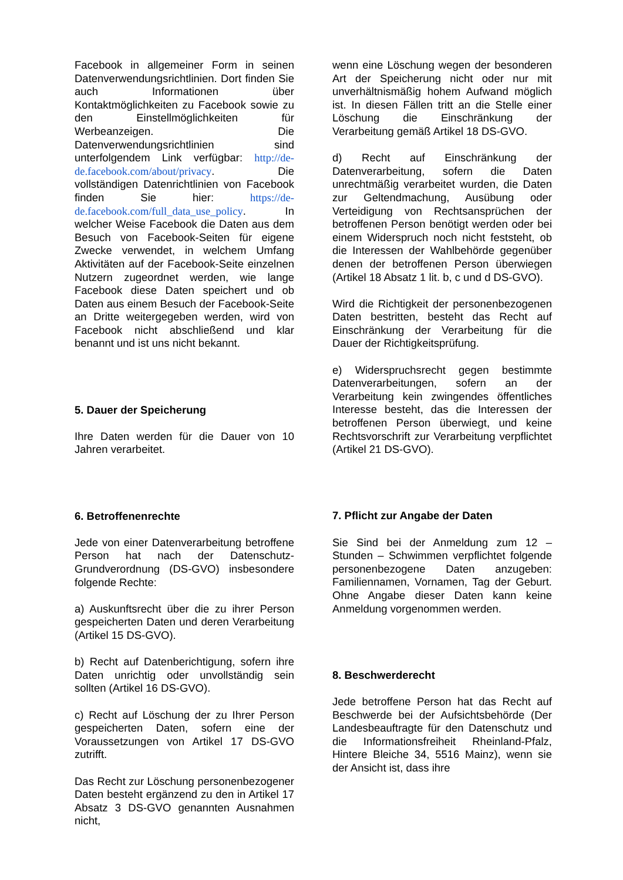Facebook in allgemeiner Form in seinen Datenverwendungsrichtlinien. Dort finden Sie auch Informationen über Kontaktmöglichkeiten zu Facebook sowie zu den Einstellmöglichkeiten für Werbeanzeigen. Die Datenverwendungsrichtlinien sind unterfolgendem Link verfügbar: http://de-de.facebook.com/about/privacy. Die vollständigen Datenrichtlinien von Facebook finden Sie hier: https://de-de.facebook.com/full_data_use_policy. In welcher Weise Facebook die Daten aus dem Besuch von Facebook-Seiten für eigene Zwecke verwendet, in welchem Umfang Aktivitäten auf der Facebook-Seite einzelnen Nutzern zugeordnet werden, wie lange Facebook diese Daten speichert und ob Daten aus einem Besuch der Facebook-Seite an Dritte weitergegeben werden, wird von Facebook nicht abschließend und klar benannt und ist uns nicht bekannt.
5. Dauer der Speicherung
Ihre Daten werden für die Dauer von 10 Jahren verarbeitet.
6. Betroffenenrechte
Jede von einer Datenverarbeitung betroffene Person hat nach der Datenschutz-Grundverordnung (DS-GVO) insbesondere folgende Rechte:
a) Auskunftsrecht über die zu ihrer Person gespeicherten Daten und deren Verarbeitung (Artikel 15 DS-GVO).
b) Recht auf Datenberichtigung, sofern ihre Daten unrichtig oder unvollständig sein sollten (Artikel 16 DS-GVO).
c) Recht auf Löschung der zu Ihrer Person gespeicherten Daten, sofern eine der Voraussetzungen von Artikel 17 DS-GVO zutrifft.
Das Recht zur Löschung personenbezogener Daten besteht ergänzend zu den in Artikel 17 Absatz 3 DS-GVO genannten Ausnahmen nicht,
wenn eine Löschung wegen der besonderen Art der Speicherung nicht oder nur mit unverhältnismäßig hohem Aufwand möglich ist. In diesen Fällen tritt an die Stelle einer Löschung die Einschränkung der Verarbeitung gemäß Artikel 18 DS-GVO.
d) Recht auf Einschränkung der Datenverarbeitung, sofern die Daten unrechtmäßig verarbeitet wurden, die Daten zur Geltendmachung, Ausübung oder Verteidigung von Rechtsansprüchen der betroffenen Person benötigt werden oder bei einem Widerspruch noch nicht feststeht, ob die Interessen der Wahlbehörde gegenüber denen der betroffenen Person überwiegen (Artikel 18 Absatz 1 lit. b, c und d DS-GVO).
Wird die Richtigkeit der personenbezogenen Daten bestritten, besteht das Recht auf Einschränkung der Verarbeitung für die Dauer der Richtigkeitsprüfung.
e) Widerspruchsrecht gegen bestimmte Datenverarbeitungen, sofern an der Verarbeitung kein zwingendes öffentliches Interesse besteht, das die Interessen der betroffenen Person überwiegt, und keine Rechtsvorschrift zur Verarbeitung verpflichtet (Artikel 21 DS-GVO).
7. Pflicht zur Angabe der Daten
Sie Sind bei der Anmeldung zum 12 – Stunden – Schwimmen verpflichtet folgende personenbezogene Daten anzugeben: Familiennamen, Vornamen, Tag der Geburt. Ohne Angabe dieser Daten kann keine Anmeldung vorgenommen werden.
8. Beschwerderecht
Jede betroffene Person hat das Recht auf Beschwerde bei der Aufsichtsbehörde (Der Landesbeauftragte für den Datenschutz und die Informationsfreiheit Rheinland-Pfalz, Hintere Bleiche 34, 5516 Mainz), wenn sie der Ansicht ist, dass ihre